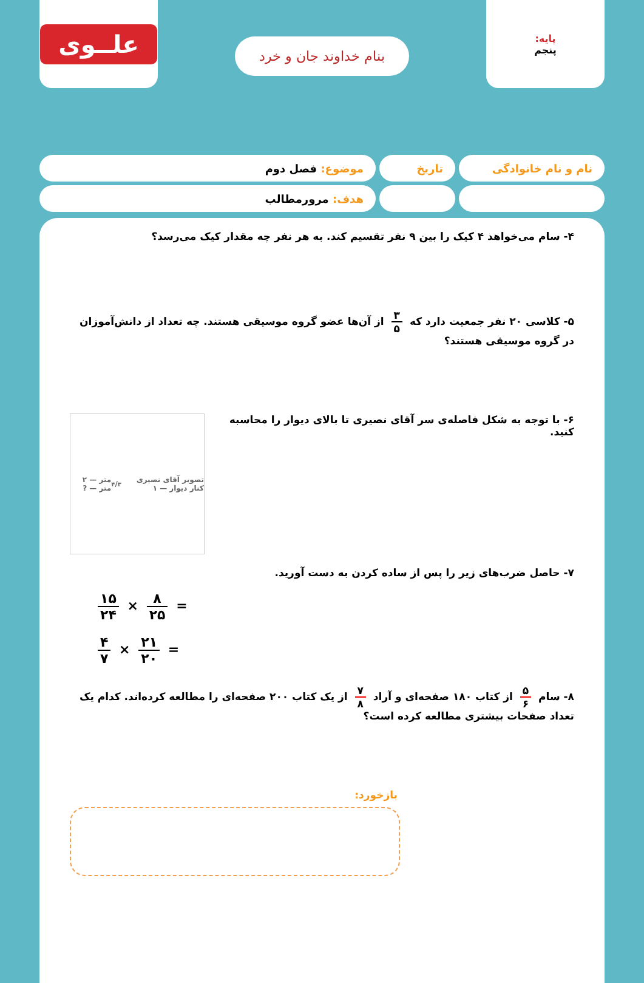پایه:
پنجم
بنام خداوند جان و خرد
علــوی
نام و نام خانوادگی تاریخ موضوع: فصل دوم
هدف: مرورمطالب
۴- سام می‌خواهد ۴ کیک را بین ۹ نفر تقسیم کند. به هر نفر چه مقدار کیک می‌رسد؟
۵- کلاسی ۲۰ نفر جمعیت دارد که ۳ ۵ از آن‌ها عضو گروه موسیقی هستند. چه تعداد از دانش‌آموزان در گروه موسیقی هستند؟
تصویر آقای نصیری کنار دیوار — ۱۳/۴ متر — ۲ متر — ?
۶- با توجه به شکل فاصله‌ی سر آقای نصیری تا بالای دیوار را محاسبه کنید.
۷- حاصل ضرب‌های زیر را پس از ساده کردن به دست آورید.
۱۵ ۲۴ × ۸ ۲۵ =
۴ ۷ × ۲۱ ۲۰ =
۸- سام ۵ ۶ از کتاب ۱۸۰ صفحه‌ای و آراد ۷ ۸ از یک کتاب ۲۰۰ صفحه‌ای را مطالعه کرده‌اند. کدام یک تعداد صفحات بیشتری مطالعه کرده است؟
بازخورد: